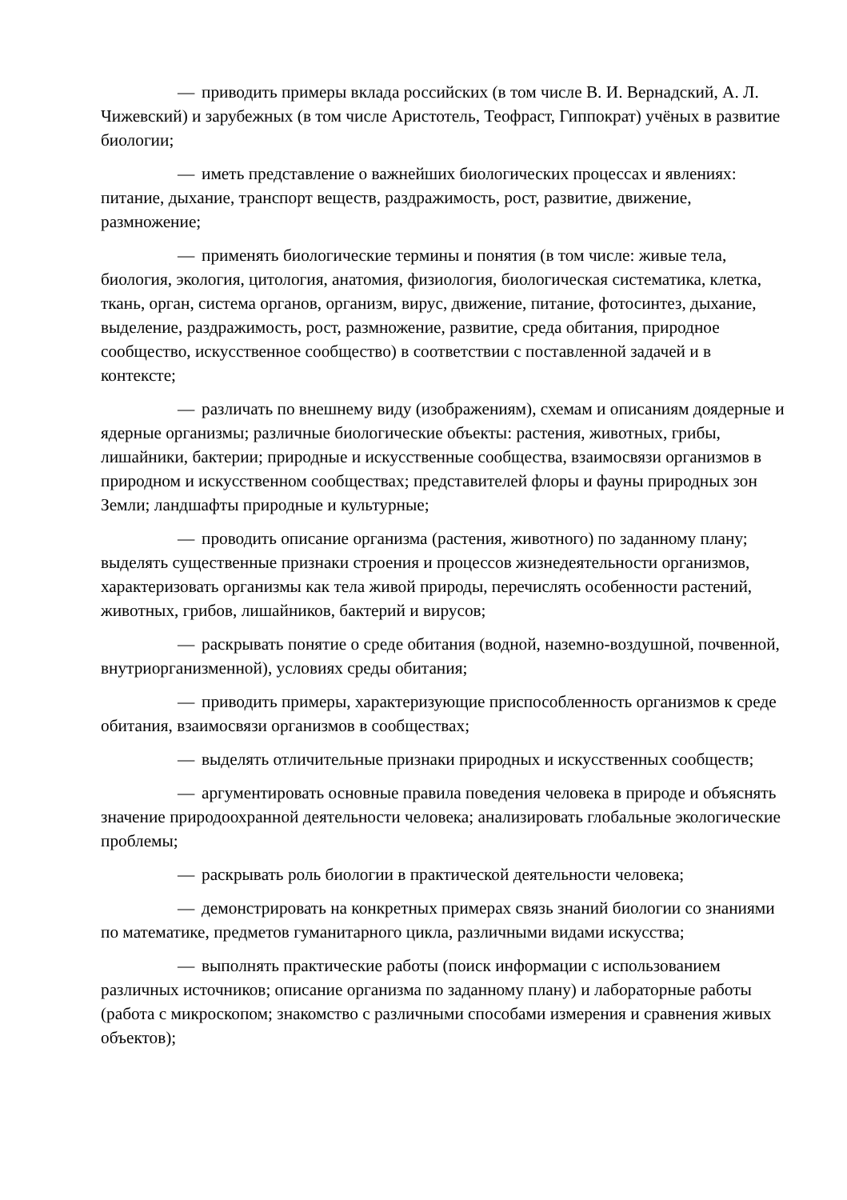— приводить примеры вклада российских (в том числе В. И. Вернадский, А. Л. Чижевский) и зарубежных (в том числе Аристотель, Теофраст, Гиппократ) учёных в развитие биологии;
— иметь представление о важнейших биологических процессах и явлениях: питание, дыхание, транспорт веществ, раздражимость, рост, развитие, движение, размножение;
— применять биологические термины и понятия (в том числе: живые тела, биология, экология, цитология, анатомия, физиология, биологическая систематика, клетка, ткань, орган, система органов, организм, вирус, движение, питание, фотосинтез, дыхание, выделение, раздражимость, рост, размножение, развитие, среда обитания, природное сообщество, искусственное сообщество) в соответствии с поставленной задачей и в контексте;
— различать по внешнему виду (изображениям), схемам и описаниям доядерные и ядерные организмы; различные биологические объекты: растения, животных, грибы, лишайники, бактерии; природные и искусственные сообщества, взаимосвязи организмов в природном и искусственном сообществах; представителей флоры и фауны природных зон Земли; ландшафты природные и культурные;
— проводить описание организма (растения, животного) по заданному плану; выделять существенные признаки строения и процессов жизнедеятельности организмов, характеризовать организмы как тела живой природы, перечислять особенности растений, животных, грибов, лишайников, бактерий и вирусов;
— раскрывать понятие о среде обитания (водной, наземно-воздушной, почвенной, внутриорганизменной), условиях среды обитания;
— приводить примеры, характеризующие приспособленность организмов к среде обитания, взаимосвязи организмов в сообществах;
— выделять отличительные признаки природных и искусственных сообществ;
— аргументировать основные правила поведения человека в природе и объяснять значение природоохранной деятельности человека; анализировать глобальные экологические проблемы;
— раскрывать роль биологии в практической деятельности человека;
— демонстрировать на конкретных примерах связь знаний биологии со знаниями по математике, предметов гуманитарного цикла, различными видами искусства;
— выполнять практические работы (поиск информации с использованием различных источников; описание организма по заданному плану) и лабораторные работы (работа с микроскопом; знакомство с различными способами измерения и сравнения живых объектов);